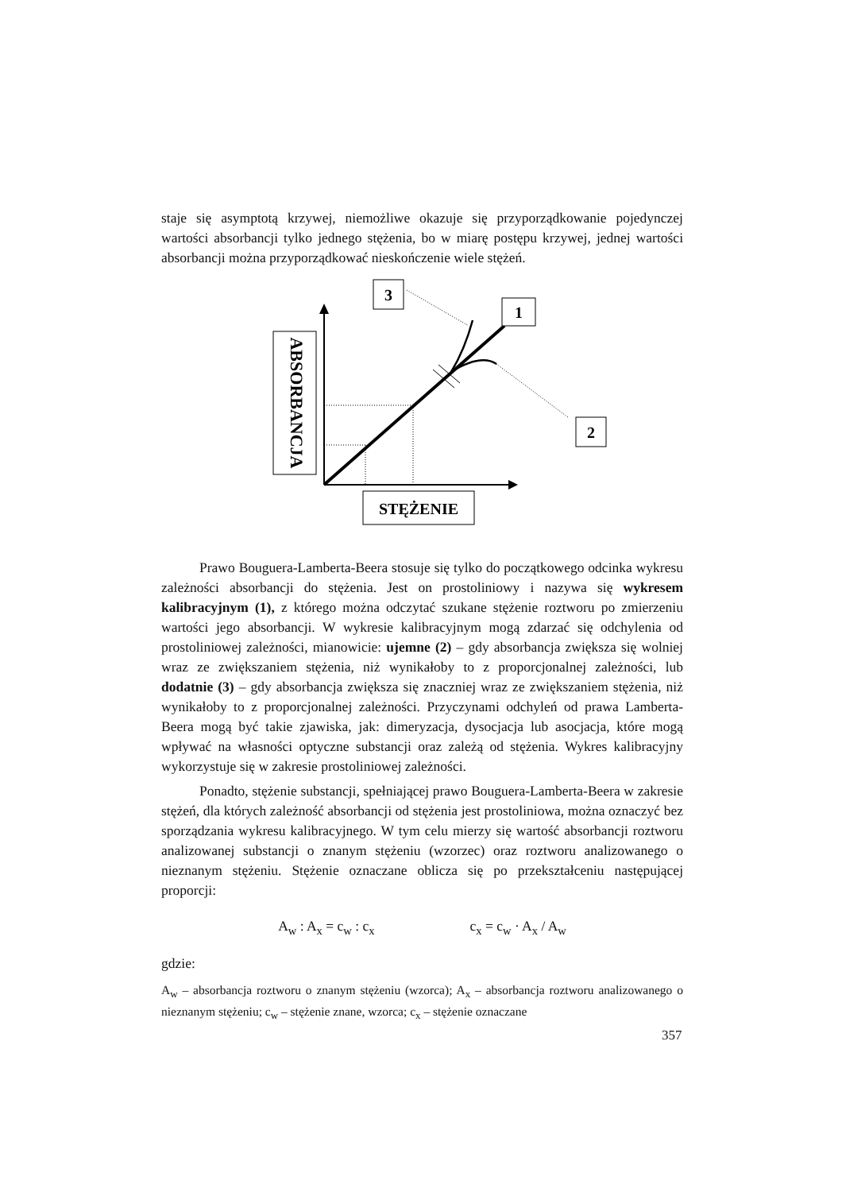staje się asymptotą krzywej, niemożliwe okazuje się przyporządkowanie pojedynczej wartości absorbancji tylko jednego stężenia, bo w miarę postępu krzywej, jednej wartości absorbancji można przyporządkować nieskończenie wiele stężeń.
ABSORBANCJA
3
1
2
STĘŻENIE
Prawo Bouguera-Lamberta-Beera stosuje się tylko do początkowego odcinka wykresu zależności absorbancji do stężenia. Jest on prostoliniowy i nazywa się wykresem kalibracyjnym (1), z którego można odczytać szukane stężenie roztworu po zmierzeniu wartości jego absorbancji. W wykresie kalibracyjnym mogą zdarzać się odchylenia od prostoliniowej zależności, mianowicie: ujemne (2) – gdy absorbancja zwiększa się wolniej wraz ze zwiększaniem stężenia, niż wynikałoby to z proporcjonalnej zależności, lub dodatnie (3) – gdy absorbancja zwiększa się znaczniej wraz ze zwiększaniem stężenia, niż wynikałoby to z proporcjonalnej zależności. Przyczynami odchyleń od prawa Lamberta-Beera mogą być takie zjawiska, jak: dimeryzacja, dysocjacja lub asocjacja, które mogą wpływać na własności optyczne substancji oraz zależą od stężenia. Wykres kalibracyjny wykorzystuje się w zakresie prostoliniowej zależności.
Ponadto, stężenie substancji, spełniającej prawo Bouguera-Lamberta-Beera w zakresie stężeń, dla których zależność absorbancji od stężenia jest prostoliniowa, można oznaczyć bez sporządzania wykresu kalibracyjnego. W tym celu mierzy się wartość absorbancji roztworu analizowanej substancji o znanym stężeniu (wzorzec) oraz roztworu analizowanego o nieznanym stężeniu. Stężenie oznaczane oblicza się po przekształceniu następującej proporcji:
A<sub>w</sub> : A<sub>x</sub> = c<sub>w</sub> : c<sub>x</sub> c<sub>x</sub> = c<sub>w</sub> · A<sub>x</sub> / A<sub>w</sub>
gdzie:
A<sub>w</sub> – absorbancja roztworu o znanym stężeniu (wzorca); A<sub>x</sub> – absorbancja roztworu analizowanego o nieznanym stężeniu; c<sub>w</sub> – stężenie znane, wzorca; c<sub>x</sub> – stężenie oznaczane
357